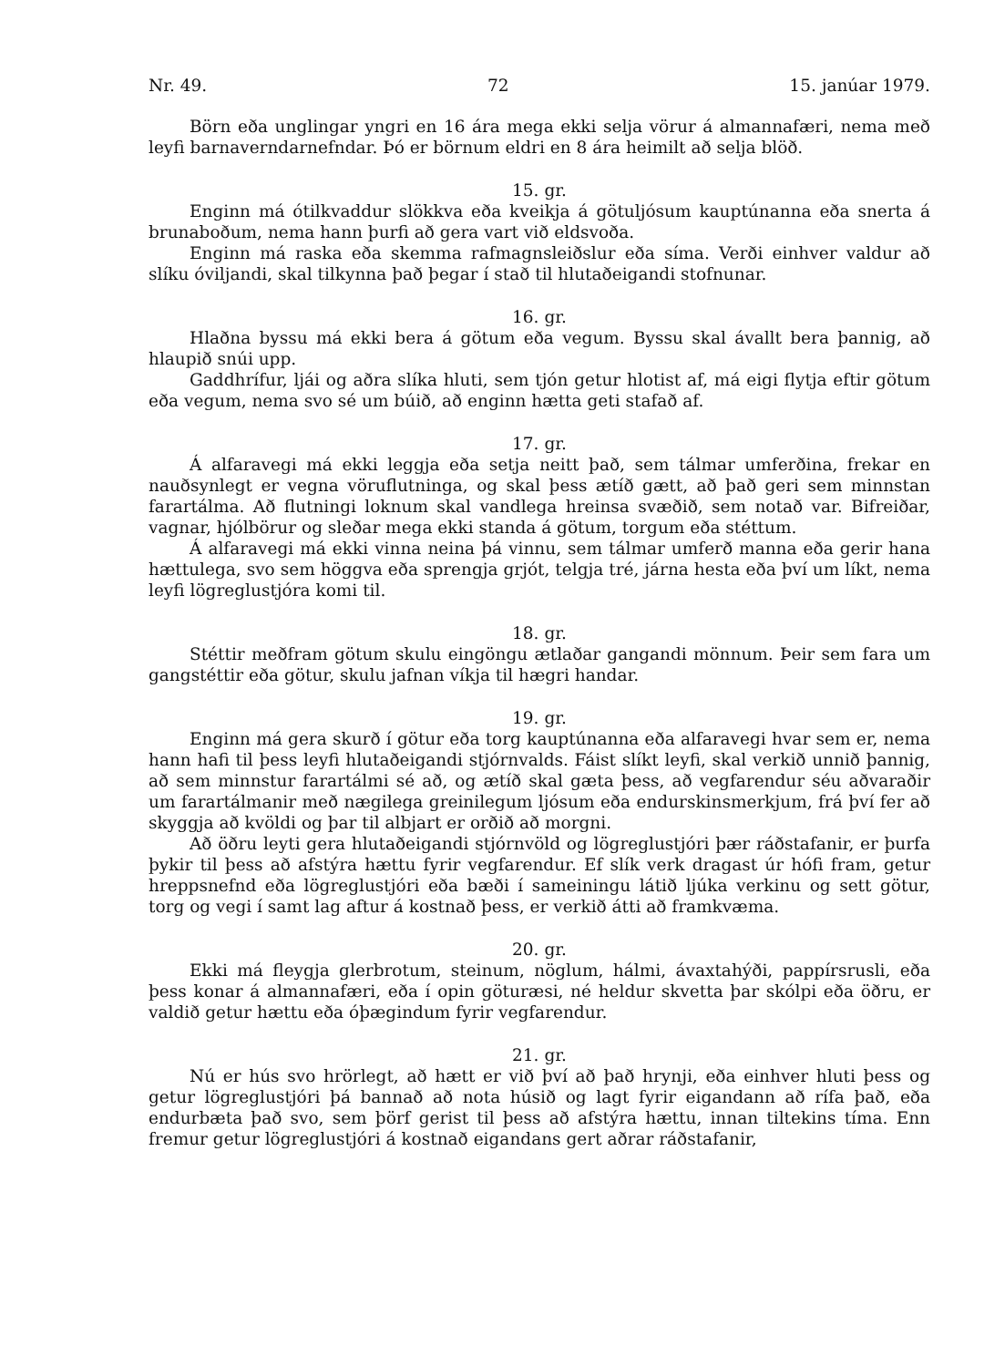Nr. 49. 72 15. janúar 1979.
Börn eða unglingar yngri en 16 ára mega ekki selja vörur á almannafæri, nema með leyfi barnaverndarnefndar. Þó er börnum eldri en 8 ára heimilt að selja blöð.
15. gr.
Enginn má ótilkvaddur slökkva eða kveikja á götuljósum kauptúnanna eða snerta á brunaboðum, nema hann þurfi að gera vart við eldsvoða.
Enginn má raska eða skemma rafmagnsleiðslur eða síma. Verði einhver valdur að slíku óviljandi, skal tilkynna það þegar í stað til hlutaðeigandi stofnunar.
16. gr.
Hlaðna byssu má ekki bera á götum eða vegum. Byssu skal ávallt bera þannig, að hlaupið snúi upp.
Gaddhrífur, ljái og aðra slíka hluti, sem tjón getur hlotist af, má eigi flytja eftir götum eða vegum, nema svo sé um búið, að enginn hætta geti stafað af.
17. gr.
Á alfaravegi má ekki leggja eða setja neitt það, sem tálmar umferðina, frekar en nauðsynlegt er vegna vöruflutninga, og skal þess ætíð gætt, að það geri sem minnstan farartálma. Að flutningi loknum skal vandlega hreinsa svæðið, sem notað var. Bifreiðar, vagnar, hjólbörur og sleðar mega ekki standa á götum, torgum eða stéttum.
Á alfaravegi má ekki vinna neina þá vinnu, sem tálmar umferð manna eða gerir hana hættulega, svo sem höggva eða sprengja grjót, telgja tré, járna hesta eða því um líkt, nema leyfi lögreglustjóra komi til.
18. gr.
Stéttir meðfram götum skulu eingöngu ætlaðar gangandi mönnum. Þeir sem fara um gangstéttir eða götur, skulu jafnan víkja til hægri handar.
19. gr.
Enginn má gera skurð í götur eða torg kauptúnanna eða alfaravegi hvar sem er, nema hann hafi til þess leyfi hlutaðeigandi stjórnvalds. Fáist slíkt leyfi, skal verkið unnið þannig, að sem minnstur farartálmi sé að, og ætíð skal gæta þess, að vegfarendur séu aðvaraðir um farartálmanir með nægilega greinilegum ljósum eða endurskinsmerkjum, frá því fer að skyggja að kvöldi og þar til albjart er orðið að morgni.
Að öðru leyti gera hlutaðeigandi stjórnvöld og lögreglustjóri þær ráðstafanir, er þurfa þykir til þess að afstýra hættu fyrir vegfarendur. Ef slík verk dragast úr hófi fram, getur hreppsnefnd eða lögreglustjóri eða bæði í sameiningu látið ljúka verkinu og sett götur, torg og vegi í samt lag aftur á kostnað þess, er verkið átti að framkvæma.
20. gr.
Ekki má fleygja glerbrotum, steinum, nöglum, hálmi, ávaxtahýði, pappírsrusli, eða þess konar á almannafæri, eða í opin göturæsi, né heldur skvetta þar skólpi eða öðru, er valdið getur hættu eða óþægindum fyrir vegfarendur.
21. gr.
Nú er hús svo hrörlegt, að hætt er við því að það hrynji, eða einhver hluti þess og getur lögreglustjóri þá bannað að nota húsið og lagt fyrir eigandann að rífa það, eða endurbæta það svo, sem þörf gerist til þess að afstýra hættu, innan tiltekins tíma. Enn fremur getur lögreglustjóri á kostnað eigandans gert aðrar ráðstafanir,